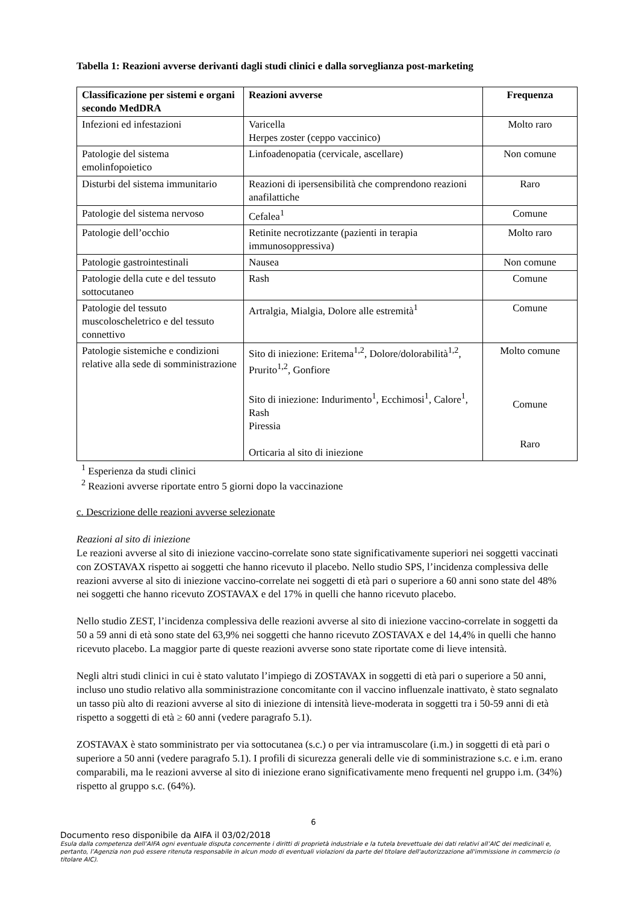Tabella 1: Reazioni avverse derivanti dagli studi clinici e dalla sorveglianza post-marketing
| Classificazione per sistemi e organi secondo MedDRA | Reazioni avverse | Frequenza |
| --- | --- | --- |
| Infezioni ed infestazioni | Varicella Herpes zoster (ceppo vaccinico) | Molto raro |
| Patologie del sistema emolinfopoietico | Linfoadenopatia (cervicale, ascellare) | Non comune |
| Disturbi del sistema immunitario | Reazioni di ipersensibilità che comprendono reazioni anafilattiche | Raro |
| Patologie del sistema nervoso | Cefalea<sup>1</sup> | Comune |
| Patologie dell’occhio | Retinite necrotizzante (pazienti in terapia immunosoppressiva) | Molto raro |
| Patologie gastrointestinali | Nausea | Non comune |
| Patologie della cute e del tessuto sottocutaneo | Rash | Comune |
| Patologie del tessuto muscoloscheletrico e del tessuto connettivo | Artralgia, Mialgia, Dolore alle estremità<sup>1</sup> | Comune |
| Patologie sistemiche e condizioni relative alla sede di somministrazione | Sito di iniezione: Eritema<sup>1,2</sup>, Dolore/dolorabilità<sup>1,2</sup>, Prurito<sup>1,2</sup>, Gonfiore Sito di iniezione: Indurimento<sup>1</sup>, Ecchimosi<sup>1</sup>, Calore<sup>1</sup>, Rash Piressia Orticaria al sito di iniezione | Molto comune Comune Raro |
<sup>1</sup> Esperienza da studi clinici
<sup>2</sup> Reazioni avverse riportate entro 5 giorni dopo la vaccinazione
c. Descrizione delle reazioni avverse selezionate
Reazioni al sito di iniezione
Le reazioni avverse al sito di iniezione vaccino-correlate sono state significativamente superiori nei soggetti vaccinati con ZOSTAVAX rispetto ai soggetti che hanno ricevuto il placebo. Nello studio SPS, l’incidenza complessiva delle reazioni avverse al sito di iniezione vaccino-correlate nei soggetti di età pari o superiore a 60 anni sono state del 48% nei soggetti che hanno ricevuto ZOSTAVAX e del 17% in quelli che hanno ricevuto placebo.
Nello studio ZEST, l’incidenza complessiva delle reazioni avverse al sito di iniezione vaccino-correlate in soggetti da 50 a 59 anni di età sono state del 63,9% nei soggetti che hanno ricevuto ZOSTAVAX e del 14,4% in quelli che hanno ricevuto placebo. La maggior parte di queste reazioni avverse sono state riportate come di lieve intensità.
Negli altri studi clinici in cui è stato valutato l’impiego di ZOSTAVAX in soggetti di età pari o superiore a 50 anni, incluso uno studio relativo alla somministrazione concomitante con il vaccino influenzale inattivato, è stato segnalato un tasso più alto di reazioni avverse al sito di iniezione di intensità lieve-moderata in soggetti tra i 50-59 anni di età rispetto a soggetti di età ≥ 60 anni (vedere paragrafo 5.1).
ZOSTAVAX è stato somministrato per via sottocutanea (s.c.) o per via intramuscolare (i.m.) in soggetti di età pari o superiore a 50 anni (vedere paragrafo 5.1). I profili di sicurezza generali delle vie di somministrazione s.c. e i.m. erano comparabili, ma le reazioni avverse al sito di iniezione erano significativamente meno frequenti nel gruppo i.m. (34%) rispetto al gruppo s.c. (64%).
6
Documento reso disponibile da AIFA il 03/02/2018
Esula dalla competenza dell’AIFA ogni eventuale disputa concernente i diritti di proprietà industriale e la tutela brevettuale dei dati relativi all’AIC dei medicinali e, pertanto, l’Agenzia non può essere ritenuta responsabile in alcun modo di eventuali violazioni da parte del titolare dell'autorizzazione all'immissione in commercio (o titolare AIC).